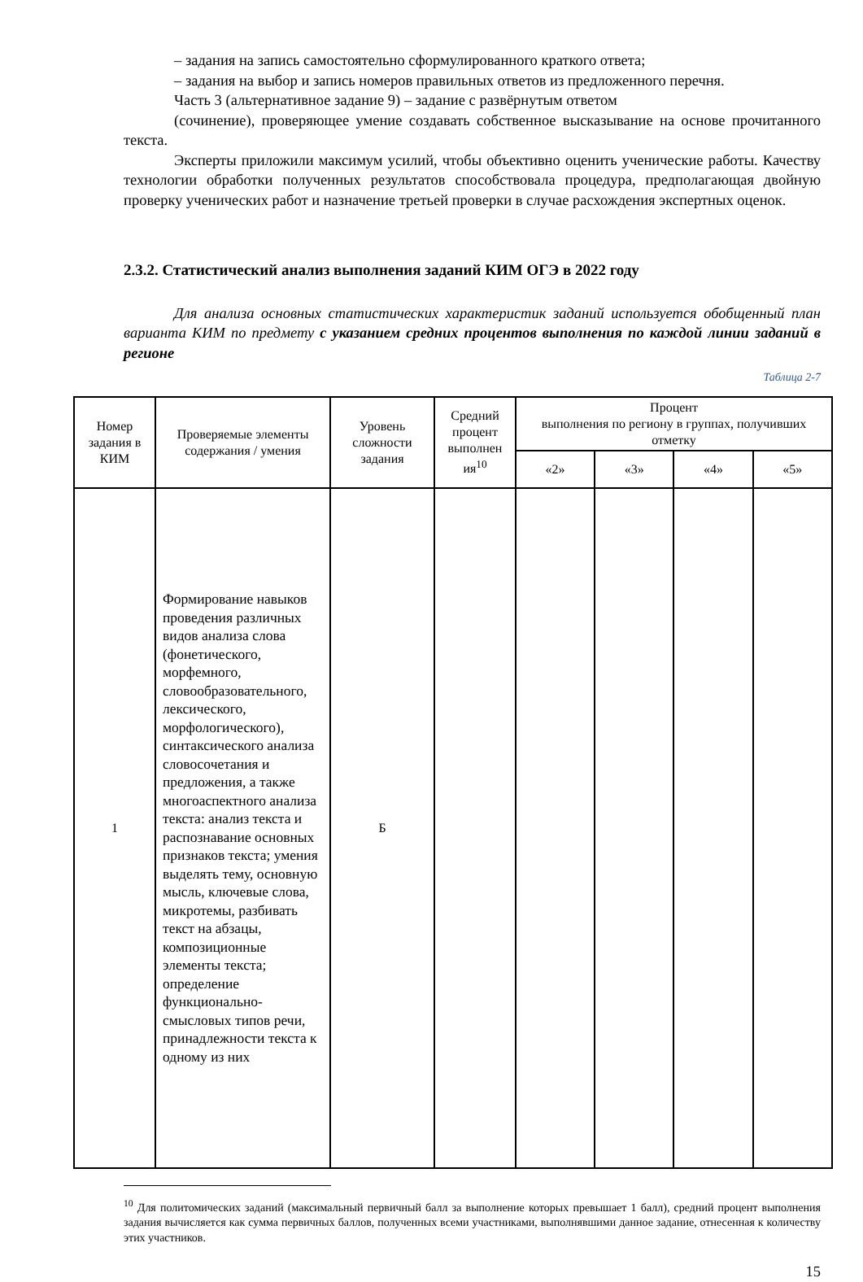– задания на запись самостоятельно сформулированного краткого ответа;
– задания на выбор и запись номеров правильных ответов из предложенного перечня.
Часть 3 (альтернативное задание 9) – задание с развёрнутым ответом
(сочинение), проверяющее умение создавать собственное высказывание на основе прочитанного текста.
Эксперты приложили максимум усилий, чтобы объективно оценить ученические работы. Качеству технологии обработки полученных результатов способствовала процедура, предполагающая двойную проверку ученических работ и назначение третьей проверки в случае расхождения экспертных оценок.
2.3.2. Статистический анализ выполнения заданий КИМ ОГЭ в 2022 году
Для анализа основных статистических характеристик заданий используется обобщенный план варианта КИМ по предмету с указанием средних процентов выполнения по каждой линии заданий в регионе
Таблица 2-7
| Номер задания в КИМ | Проверяемые элементы содержания / умения | Уровень сложности задания | Средний процент выполнен ия<sup>10</sup> | Процент выполнения по региону в группах, получивших отметку | | | |
| --- | --- | --- | --- | --- | --- | --- | --- |
| | | | | «2» | «3» | «4» | «5» |
| 1 | Формирование навыков проведения различных видов анализа слова (фонетического, морфемного, словообразовательного, лексического, морфологического), синтаксического анализа словосочетания и предложения, а также многоаспектного анализа текста: анализ текста и распознавание основных признаков текста; умения выделять тему, основную мысль, ключевые слова, микротемы, разбивать текст на абзацы, композиционные элементы текста; определение функционально-смысловых типов речи, принадлежности текста к одному из них | Б | | | | | |
<sup>10</sup> Для политомических заданий (максимальный первичный балл за выполнение которых превышает 1 балл), средний процент выполнения задания вычисляется как сумма первичных баллов, полученных всеми участниками, выполнявшими данное задание, отнесенная к количеству этих участников.
15